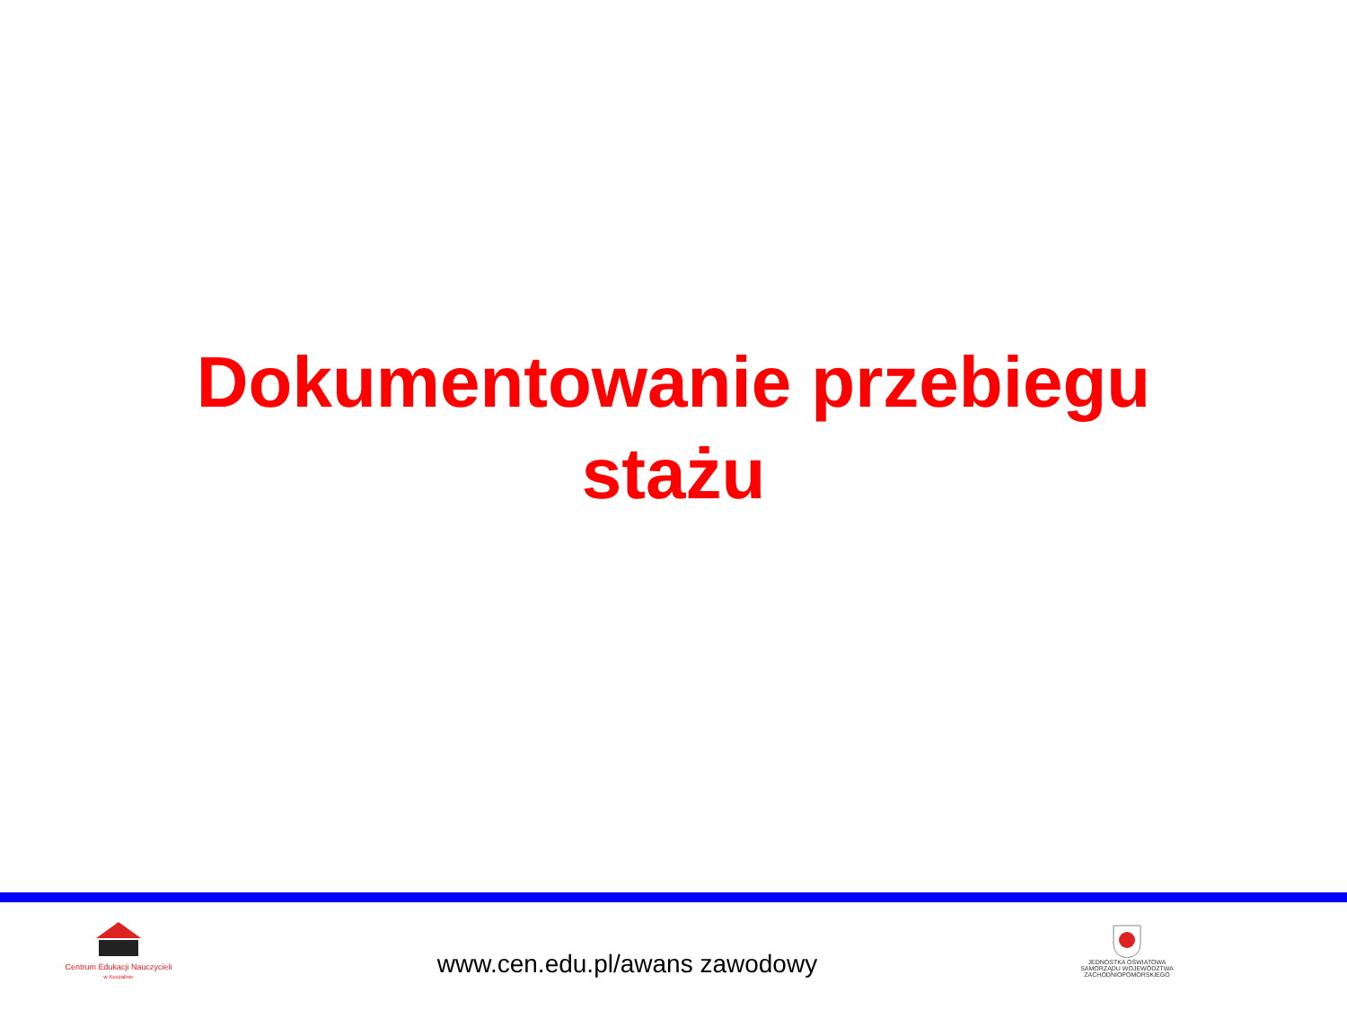Dokumentowanie przebiegu
stażu
Centrum Edukacji Nauczycieli
w Koszalinie
www.cen.edu.pl/awans zawodowy
JEDNOSTKA OŚWIATOWA
SAMORZĄDU WOJEWÓDZTWA
ZACHODNIOPOMORSKIEGO